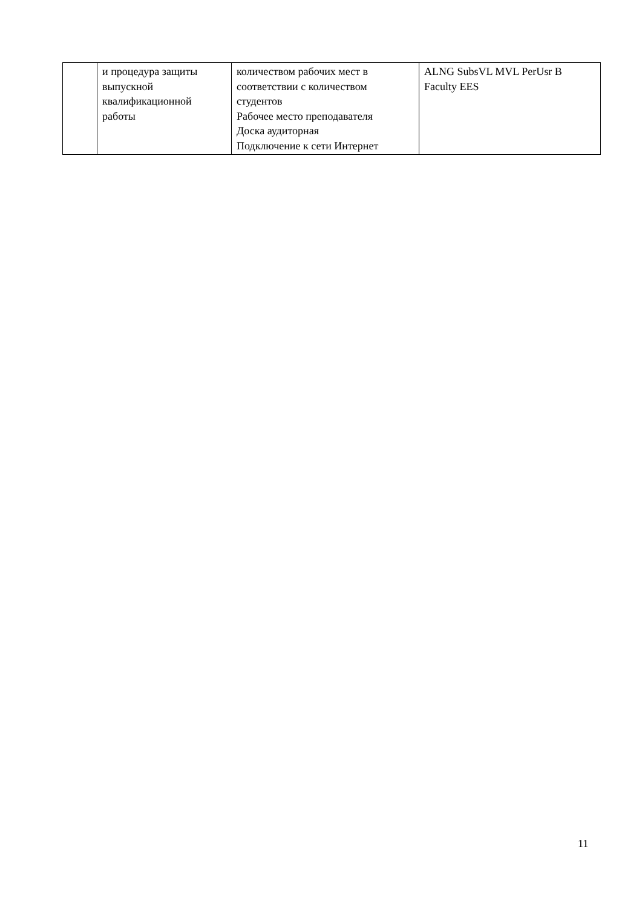| | и процедура защиты выпускной квалификационной работы | количеством рабочих мест в соответствии с количеством студентов Рабочее место преподавателя Доска аудиторная Подключение к сети Интернет | ALNG SubsVL MVL PerUsr B Faculty EES |
11